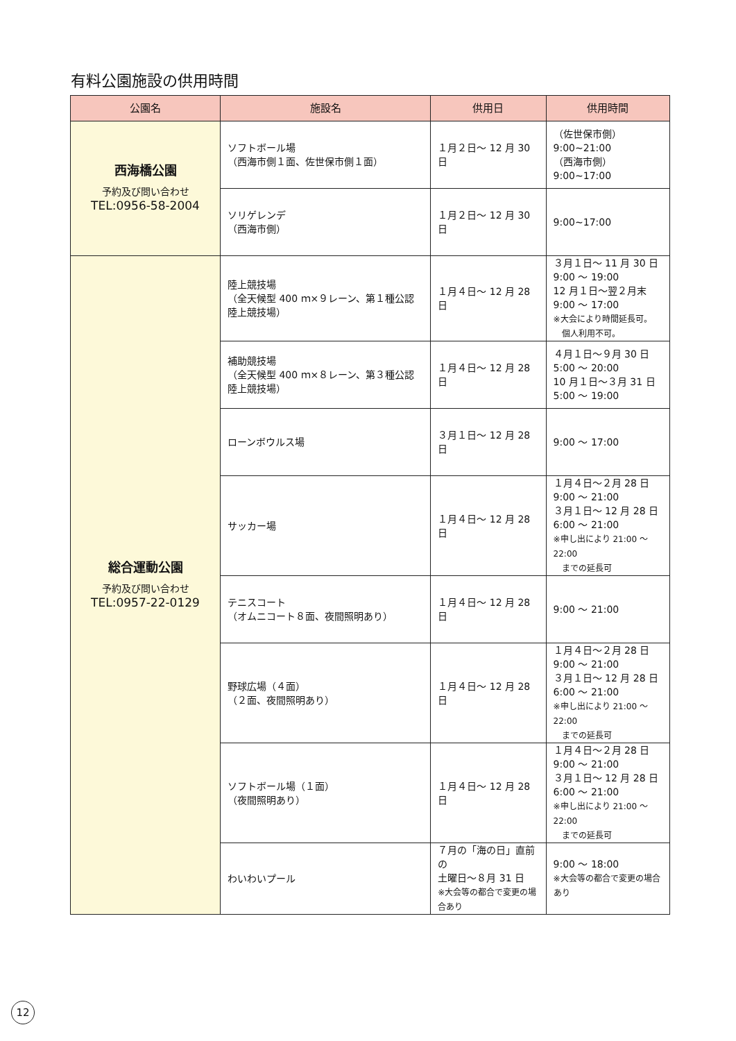有料公園施設の供用時間
| 公園名 | 施設名 | 供用日 | 供用時間 |
| --- | --- | --- | --- |
| 西海橋公園 予約及び問い合わせ TEL:0956-58-2004 | ソフトボール場 （西海市側１面、佐世保市側１面） | １月２日～ 12 月 30 日 | （佐世保市側） 9:00~21:00 （西海市側） 9:00~17:00 |
| | ソリゲレンデ （西海市側） | １月２日～ 12 月 30 日 | 9:00~17:00 |
| 総合運動公園 予約及び問い合わせ TEL:0957-22-0129 | 陸上競技場 （全天候型 400 ｍ×９レーン、第１種公認陸上競技場） | １月４日～ 12 月 28 日 | ３月１日～ 11 月 30 日 9:00 ～ 19:00 12 月１日～翌２月末 9:00 ～ 17:00 ※大会により時間延長可。 個人利用不可。 |
| | 補助競技場 （全天候型 400 ｍ×８レーン、第３種公認陸上競技場） | １月４日～ 12 月 28 日 | ４月１日～９月 30 日 5:00 ～ 20:00 10 月１日～３月 31 日 5:00 ～ 19:00 |
| | ローンボウルス場 | ３月１日～ 12 月 28 日 | 9:00 ～ 17:00 |
| | サッカー場 | １月４日～ 12 月 28 日 | １月４日～２月 28 日 9:00 ～ 21:00 ３月１日～ 12 月 28 日 6:00 ～ 21:00 ※申し出により 21:00 ～ 22:00 までの延長可 |
| | テニスコート （オムニコート８面、夜間照明あり） | １月４日～ 12 月 28 日 | 9:00 ～ 21:00 |
| | 野球広場（４面） （２面、夜間照明あり） | １月４日～ 12 月 28 日 | １月４日～２月 28 日 9:00 ～ 21:00 ３月１日～ 12 月 28 日 6:00 ～ 21:00 ※申し出により 21:00 ～ 22:00 までの延長可 |
| | ソフトボール場（１面） （夜間照明あり） | １月４日～ 12 月 28 日 | １月４日～２月 28 日 9:00 ～ 21:00 ３月１日～ 12 月 28 日 6:00 ～ 21:00 ※申し出により 21:00 ～ 22:00 までの延長可 |
| | わいわいプール | ７月の「海の日」直前の 土曜日～８月 31 日 ※大会等の都合で変更の場合あり | 9:00 ～ 18:00 ※大会等の都合で変更の場合あり |
12